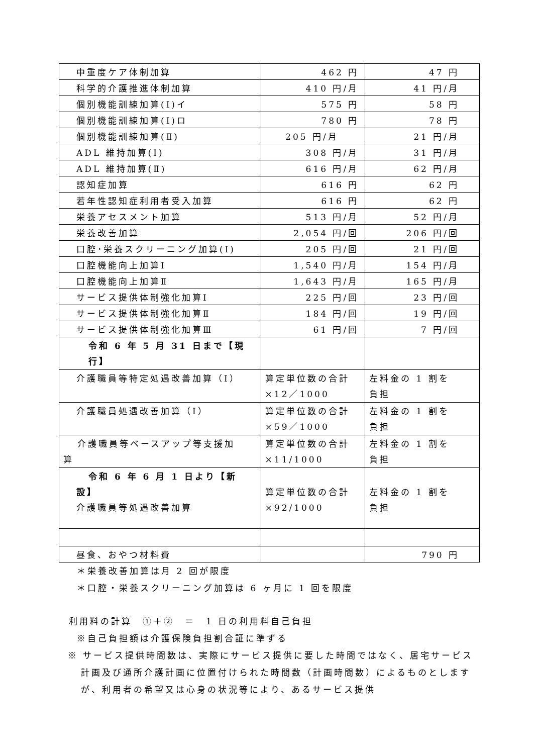| 中重度ケア体制加算 | 462 円 | 47 円 |
| 科学的介護推進体制加算 | 410 円/月 | 41 円/月 |
| 個別機能訓練加算(Ⅰ)イ | 575 円 | 58 円 |
| 個別機能訓練加算(Ⅰ)ロ | 780 円 | 78 円 |
| 個別機能訓練加算(Ⅱ) | 205 円/月 | 21 円/月 |
| ADL 維持加算(Ⅰ) | 308 円/月 | 31 円/月 |
| ADL 維持加算(Ⅱ) | 616 円/月 | 62 円/月 |
| 認知症加算 | 616 円 | 62 円 |
| 若年性認知症利用者受入加算 | 616 円 | 62 円 |
| 栄養アセスメント加算 | 513 円/月 | 52 円/月 |
| 栄養改善加算 | 2,054 円/回 | 206 円/回 |
| 口腔･栄養スクリーニング加算(Ⅰ) | 205 円/回 | 21 円/回 |
| 口腔機能向上加算Ⅰ | 1,540 円/月 | 154 円/月 |
| 口腔機能向上加算Ⅱ | 1,643 円/月 | 165 円/月 |
| サービス提供体制強化加算Ⅰ | 225 円/回 | 23 円/回 |
| サービス提供体制強化加算Ⅱ | 184 円/回 | 19 円/回 |
| サービス提供体制強化加算Ⅲ | 61 円/回 | 7 円/回 |
| 令和 6 年 5 月 31 日まで【現行】 | | |
| 介護職員等特定処遇改善加算（Ⅰ） | 算定単位数の合計 ×12／1000 | 左料金の 1 割を 負担 |
| 介護職員処遇改善加算（Ⅰ） | 算定単位数の合計 ×59／1000 | 左料金の 1 割を 負担 |
| 介護職員等ベースアップ等支援加 算 | 算定単位数の合計 ×11/1000 | 左料金の 1 割を 負担 |
| 令和 6 年 6 月 1 日より【新設】 介護職員等処遇改善加算 | 算定単位数の合計 ×92/1000 | 左料金の 1 割を 負担 |
| 昼食、おやつ材料費 | | 790 円 |
＊栄養改善加算は月 2 回が限度
＊口腔・栄養スクリーニング加算は 6 ヶ月に 1 回を限度
利用料の計算　①＋②　＝　1 日の利用料自己負担
※自己負担額は介護保険負担割合証に準ずる
※ サービス提供時間数は、実際にサービス提供に要した時間ではなく、居宅サービス計画及び通所介護計画に位置付けられた時間数（計画時間数）によるものとしますが、利用者の希望又は心身の状況等により、あるサービス提供